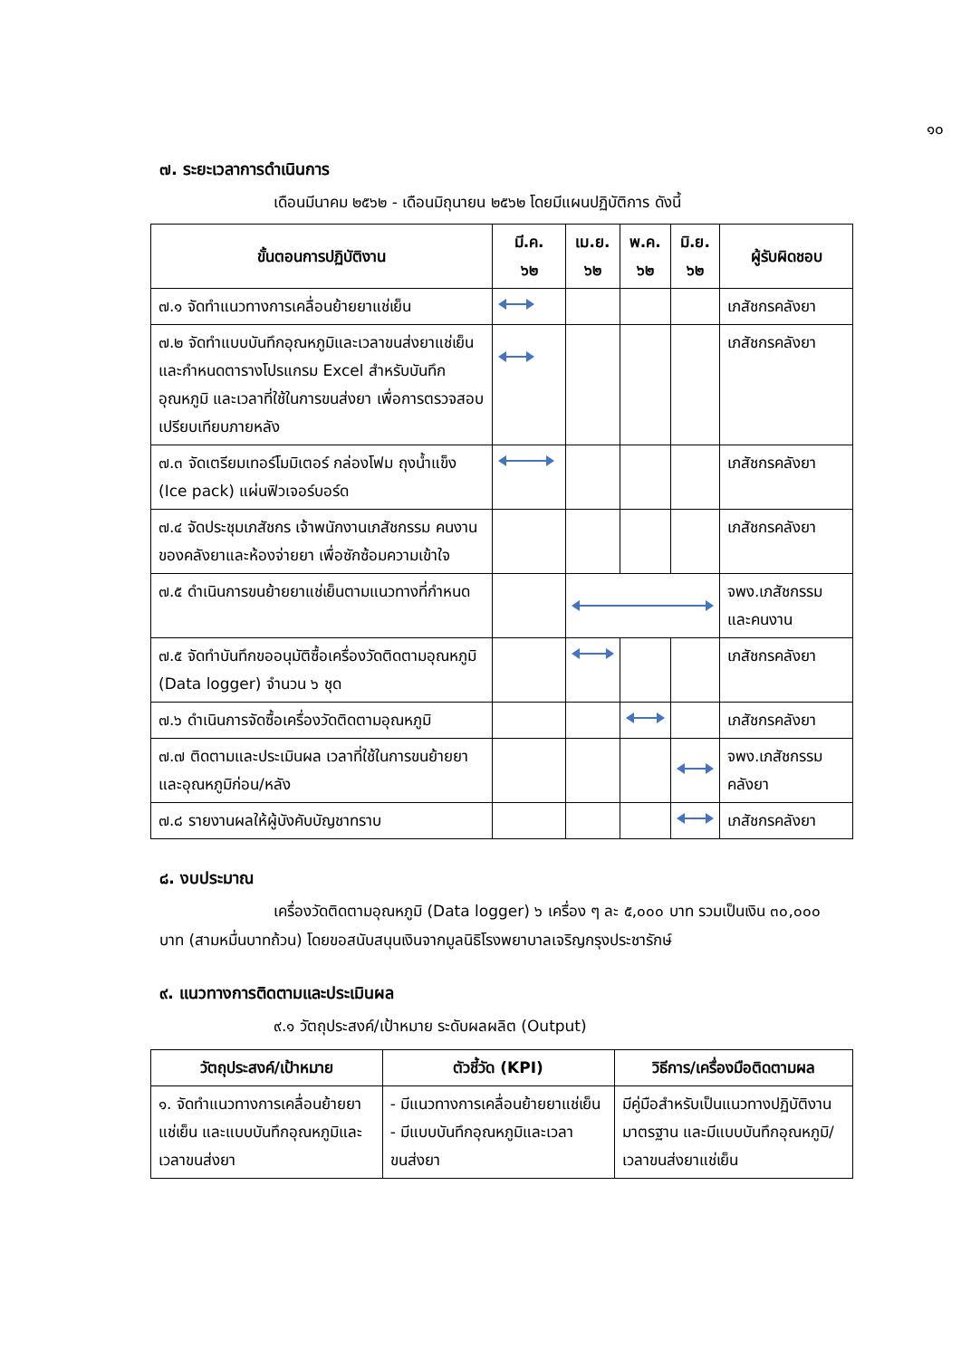๑๐
๗. ระยะเวลาการดำเนินการ
เดือนมีนาคม ๒๕๖๒ - เดือนมิถุนายน ๒๕๖๒ โดยมีแผนปฏิบัติการ ดังนี้
| ขั้นตอนการปฏิบัติงาน | มี.ค. ๖๒ | เม.ย. ๖๒ | พ.ค. ๖๒ | มิ.ย. ๖๒ | ผู้รับผิดชอบ |
| --- | --- | --- | --- | --- | --- |
| ๗.๑ จัดทำแนวทางการเคลื่อนย้ายยาแช่เย็น | | | | | เภสัชกรคลังยา |
| ๗.๒ จัดทำแบบบันทึกอุณหภูมิและเวลาขนส่งยาแช่เย็น และกำหนดตารางโปรแกรม Excel สำหรับบันทึกอุณหภูมิ และเวลาที่ใช้ในการขนส่งยา เพื่อการตรวจสอบเปรียบเทียบภายหลัง | | | | | เภสัชกรคลังยา |
| ๗.๓ จัดเตรียมเทอร์โมมิเตอร์ กล่องโฟม ถุงน้ำแข็ง (Ice pack) แผ่นฟิวเจอร์บอร์ด | | | | | เภสัชกรคลังยา |
| ๗.๔ จัดประชุมเภสัชกร เจ้าพนักงานเภสัชกรรม คนงาน ของคลังยาและห้องจ่ายยา เพื่อซักซ้อมความเข้าใจ | | | | | เภสัชกรคลังยา |
| ๗.๕ ดำเนินการขนย้ายยาแช่เย็นตามแนวทางที่กำหนด | | | | | จพง.เภสัชกรรม และคนงาน |
| ๗.๕ จัดทำบันทึกขออนุมัติซื้อเครื่องวัดติดตามอุณหภูมิ (Data logger) จำนวน ๖ ชุด | | | | | เภสัชกรคลังยา |
| ๗.๖ ดำเนินการจัดซื้อเครื่องวัดติดตามอุณหภูมิ | | | | | เภสัชกรคลังยา |
| ๗.๗ ติดตามและประเมินผล เวลาที่ใช้ในการขนย้ายยา และอุณหภูมิก่อน/หลัง | | | | | จพง.เภสัชกรรม คลังยา |
| ๗.๘ รายงานผลให้ผู้บังคับบัญชาทราบ | | | | | เภสัชกรคลังยา |
๘. งบประมาณ
เครื่องวัดติดตามอุณหภูมิ (Data logger) ๖ เครื่อง ๆ ละ ๕,๐๐๐ บาท รวมเป็นเงิน ๓๐,๐๐๐ บาท (สามหมื่นบาทถ้วน) โดยขอสนับสนุนเงินจากมูลนิธิโรงพยาบาลเจริญกรุงประชารักษ์
๙. แนวทางการติดตามและประเมินผล
๙.๑ วัตถุประสงค์/เป้าหมาย ระดับผลผลิต (Output)
| วัตถุประสงค์/เป้าหมาย | ตัวชี้วัด (KPI) | วิธีการ/เครื่องมือติดตามผล |
| --- | --- | --- |
| ๑. จัดทำแนวทางการเคลื่อนย้ายยาแช่เย็น และแบบบันทึกอุณหภูมิและเวลาขนส่งยา | - มีแนวทางการเคลื่อนย้ายยาแช่เย็น - มีแบบบันทึกอุณหภูมิและเวลาขนส่งยา | มีคู่มือสำหรับเป็นแนวทางปฏิบัติงานมาตรฐาน และมีแบบบันทึกอุณหภูมิ/เวลาขนส่งยาแช่เย็น |